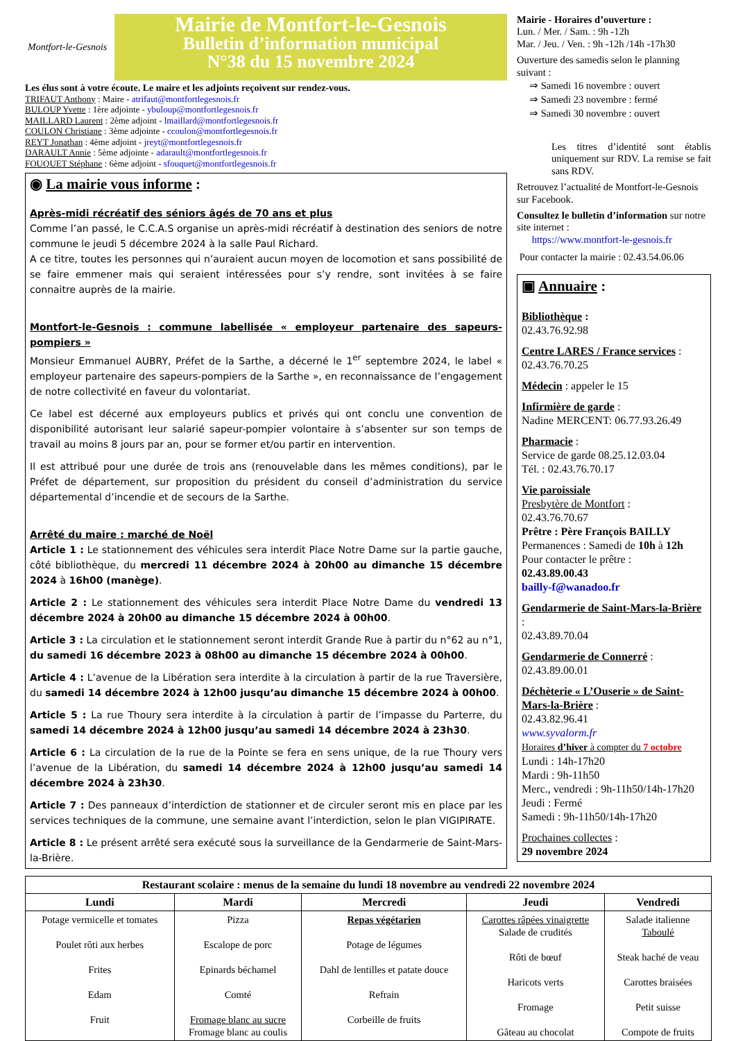Montfort-le-Gesnois
Mairie de Montfort-le-Gesnois
Bulletin d’information municipal
N°38 du 15 novembre 2024
Les élus sont à votre écoute. Le maire et les adjoints reçoivent sur rendez-vous.
TRIFAUT Anthony : Maire - atrifaut@montfortlegesnois.fr
BULOUP Yvette : 1ère adjointe - ybuloup@montfortlegesnois.fr
MAILLARD Laurent : 2ème adjoint - lmaillard@montfortlegesnois.fr
COULON Christiane : 3ème adjointe - ccoulon@montfortlegesnois.fr
REYT Jonathan : 4ème adjoint - jreyt@montfortlegesnois.fr
DARAULT Annie : 5ème adjointe - adarault@montfortlegesnois.fr
FOUQUET Stéphane : 6ème adjoint - sfouquet@montfortlegesnois.fr
◉ La mairie vous informe :
Après-midi récréatif des séniors âgés de 70 ans et plus
Comme l’an passé, le C.C.A.S organise un après-midi récréatif à destination des seniors de notre commune le jeudi 5 décembre 2024 à la salle Paul Richard.
A ce titre, toutes les personnes qui n’auraient aucun moyen de locomotion et sans possibilité de se faire emmener mais qui seraient intéressées pour s’y rendre, sont invitées à se faire connaitre auprès de la mairie.
Montfort-le-Gesnois : commune labellisée « employeur partenaire des sapeurs-pompiers »
Monsieur Emmanuel AUBRY, Préfet de la Sarthe, a décerné le 1<sup>er</sup> septembre 2024, le label « employeur partenaire des sapeurs-pompiers de la Sarthe », en reconnaissance de l’engagement de notre collectivité en faveur du volontariat.
Ce label est décerné aux employeurs publics et privés qui ont conclu une convention de disponibilité autorisant leur salarié sapeur-pompier volontaire à s’absenter sur son temps de travail au moins 8 jours par an, pour se former et/ou partir en intervention.
Il est attribué pour une durée de trois ans (renouvelable dans les mêmes conditions), par le Préfet de département, sur proposition du président du conseil d’administration du service départemental d’incendie et de secours de la Sarthe.
Arrêté du maire : marché de Noël
Article 1 : Le stationnement des véhicules sera interdit Place Notre Dame sur la partie gauche, côté bibliothèque, du mercredi 11 décembre 2024 à 20h00 au dimanche 15 décembre 2024 à 16h00 (manège).
Article 2 : Le stationnement des véhicules sera interdit Place Notre Dame du vendredi 13 décembre 2024 à 20h00 au dimanche 15 décembre 2024 à 00h00.
Article 3 : La circulation et le stationnement seront interdit Grande Rue à partir du n°62 au n°1, du samedi 16 décembre 2023 à 08h00 au dimanche 15 décembre 2024 à 00h00.
Article 4 : L’avenue de la Libération sera interdite à la circulation à partir de la rue Traversière, du samedi 14 décembre 2024 à 12h00 jusqu’au dimanche 15 décembre 2024 à 00h00.
Article 5 : La rue Thoury sera interdite à la circulation à partir de l’impasse du Parterre, du samedi 14 décembre 2024 à 12h00 jusqu’au samedi 14 décembre 2024 à 23h30.
Article 6 : La circulation de la rue de la Pointe se fera en sens unique, de la rue Thoury vers l’avenue de la Libération, du samedi 14 décembre 2024 à 12h00 jusqu’au samedi 14 décembre 2024 à 23h30.
Article 7 : Des panneaux d’interdiction de stationner et de circuler seront mis en place par les services techniques de la commune, une semaine avant l’interdiction, selon le plan VIGIPIRATE.
Article 8 : Le présent arrêté sera exécuté sous la surveillance de la Gendarmerie de Saint-Mars-la-Brière.
Mairie - Horaires d’ouverture :
Lun. / Mer. / Sam. : 9h -12h
Mar. / Jeu. / Ven. : 9h -12h /14h -17h30
Ouverture des samedis selon le planning suivant :
⇒ Samedi 16 novembre : ouvert
⇒ Samedi 23 novembre : fermé
⇒ Samedi 30 novembre : ouvert
Les titres d’identité sont établis uniquement sur RDV. La remise se fait sans RDV.
Retrouvez l’actualité de Montfort-le-Gesnois sur Facebook.
Consultez le bulletin d’information sur notre site internet :
https://www.montfort-le-gesnois.fr
Pour contacter la mairie : 02.43.54.06.06
▣ Annuaire :
Bibliothèque :
02.43.76.92.98
Centre LARES / France services :
02.43.76.70.25
Médecin : appeler le 15
Infirmière de garde :
Nadine MERCENT: 06.77.93.26.49
Pharmacie :
Service de garde 08.25.12.03.04
Tél. : 02.43.76.70.17
Vie paroissiale
Presbytère de Montfort :
02.43.76.70.67
Prêtre : Père François BAILLY
Permanences : Samedi de 10h à 12h
Pour contacter le prêtre :
02.43.89.00.43
bailly-f@wanadoo.fr
Gendarmerie de Saint-Mars-la-Brière :
02.43.89.70.04
Gendarmerie de Connerré :
02.43.89.00.01
Déchèterie « L’Ouserie » de Saint-Mars-la-Brière :
02.43.82.96.41
www.syvalorm.fr
Horaires d’hiver à compter du 7 octobre
Lundi : 14h-17h20
Mardi : 9h-11h50
Merc., vendredi : 9h-11h50/14h-17h20
Jeudi : Fermé
Samedi : 9h-11h50/14h-17h20
Prochaines collectes :
29 novembre 2024
| Restaurant scolaire : menus de la semaine du lundi 18 novembre au vendredi 22 novembre 2024 | | | | |
| --- | --- | --- | --- | --- |
| Lundi | Mardi | Mercredi | Jeudi | Vendredi |
| Potage vermicelle et tomates Poulet rôti aux herbes Frites Edam Fruit | Pizza Escalope de porc Epinards béchamel Comté Fromage blanc au sucre Fromage blanc au coulis | Repas végétarien Potage de légumes Dahl de lentilles et patate douce Refrain Corbeille de fruits | Carottes râpées vinaigrette Salade de crudités Rôti de bœuf Haricots verts Fromage Gâteau au chocolat | Salade italienne Taboulé Steak haché de veau Carottes braisées Petit suisse Compote de fruits |